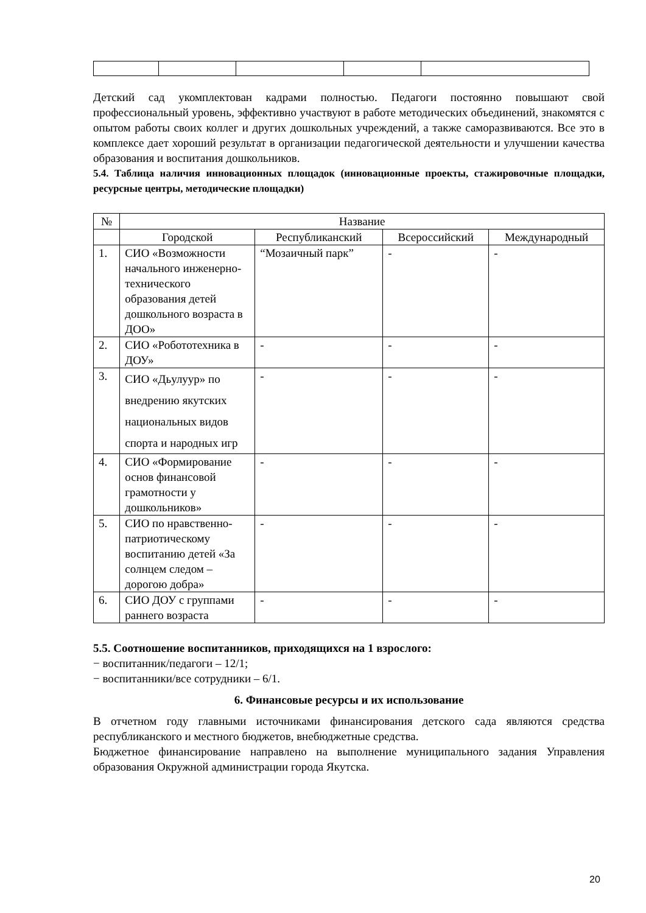Детский сад укомплектован кадрами полностью. Педагоги постоянно повышают свой профессиональный уровень, эффективно участвуют в работе методических объединений, знакомятся с опытом работы своих коллег и других дошкольных учреждений, а также саморазвиваются. Все это в комплексе дает хороший результат в организации педагогической деятельности и улучшении качества образования и воспитания дошкольников.
5.4. Таблица наличия инновационных площадок (инновационные проекты, стажировочные площадки, ресурсные центры, методические площадки)
| № | Название | | | |
| --- | --- | --- | --- | --- |
| | Городской | Республиканский | Всероссийский | Международный |
| 1. | СИО «Возможности начального инженерно-технического образования детей дошкольного возраста в ДОО» | “Мозаичный парк” | - | - |
| 2. | СИО «Робототехника в ДОУ» | - | - | - |
| 3. | СИО «Дьулуур» по внедрению якутских национальных видов спорта и народных игр | - | - | - |
| 4. | СИО «Формирование основ финансовой грамотности у дошкольников» | - | - | - |
| 5. | СИО по нравственно-патриотическому воспитанию детей «За солнцем следом – дорогою добра» | - | - | - |
| 6. | СИО ДОУ с группами раннего возраста | - | - | - |
5.5. Соотношение воспитанников, приходящихся на 1 взрослого:
− воспитанник/педагоги – 12/1;
− воспитанники/все сотрудники – 6/1.
6. Финансовые ресурсы и их использование
В отчетном году главными источниками финансирования детского сада являются средства республиканского и местного бюджетов, внебюджетные средства.
Бюджетное финансирование направлено на выполнение муниципального задания Управления образования Окружной администрации города Якутска.
20